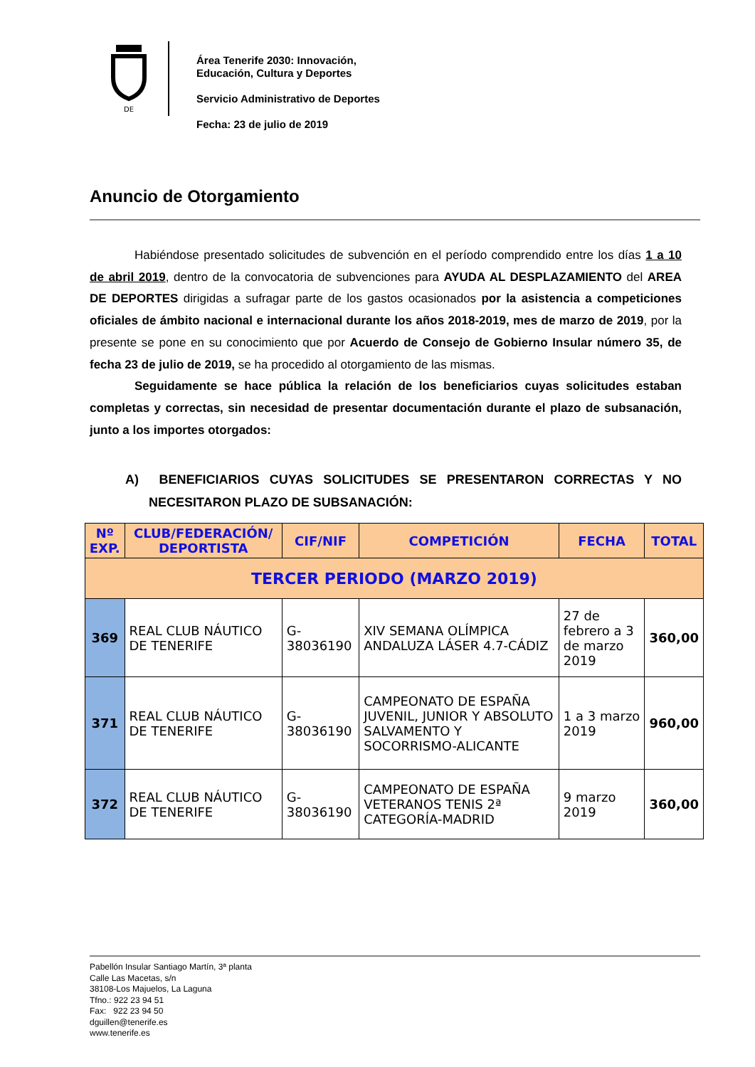DE
Área Tenerife 2030: Innovación,
Educación, Cultura y Deportes
Servicio Administrativo de Deportes
Fecha: 23 de julio de 2019
Anuncio de Otorgamiento
Habiéndose presentado solicitudes de subvención en el período comprendido entre los días 1 a 10 de abril 2019, dentro de la convocatoria de subvenciones para AYUDA AL DESPLAZAMIENTO del AREA DE DEPORTES dirigidas a sufragar parte de los gastos ocasionados por la asistencia a competiciones oficiales de ámbito nacional e internacional durante los años 2018-2019, mes de marzo de 2019, por la presente se pone en su conocimiento que por Acuerdo de Consejo de Gobierno Insular número 35, de fecha 23 de julio de 2019, se ha procedido al otorgamiento de las mismas.
Seguidamente se hace pública la relación de los beneficiarios cuyas solicitudes estaban completas y correctas, sin necesidad de presentar documentación durante el plazo de subsanación, junto a los importes otorgados:
A) BENEFICIARIOS CUYAS SOLICITUDES SE PRESENTARON CORRECTAS Y NO NECESITARON PLAZO DE SUBSANACIÓN:
| Nº EXP. | CLUB/FEDERACIÓN/ DEPORTISTA | CIF/NIF | COMPETICIÓN | FECHA | TOTAL |
| --- | --- | --- | --- | --- | --- |
| TERCER PERIODO (MARZO 2019) | | | | | |
| 369 | REAL CLUB NÁUTICO DE TENERIFE | G-38036190 | XIV SEMANA OLÍMPICA ANDALUZA LÁSER 4.7-CÁDIZ | 27 de febrero a 3 de marzo 2019 | 360,00 |
| 371 | REAL CLUB NÁUTICO DE TENERIFE | G-38036190 | CAMPEONATO DE ESPAÑA JUVENIL, JUNIOR Y ABSOLUTO SALVAMENTO Y SOCORRISMO-ALICANTE | 1 a 3 marzo 2019 | 960,00 |
| 372 | REAL CLUB NÁUTICO DE TENERIFE | G-38036190 | CAMPEONATO DE ESPAÑA VETERANOS TENIS 2ª CATEGORÍA-MADRID | 9 marzo 2019 | 360,00 |
Pabellón Insular Santiago Martín, 3ª planta
Calle Las Macetas, s/n
38108-Los Majuelos, La Laguna
Tfno.: 922 23 94 51
Fax: 922 23 94 50
dguillen@tenerife.es
www.tenerife.es